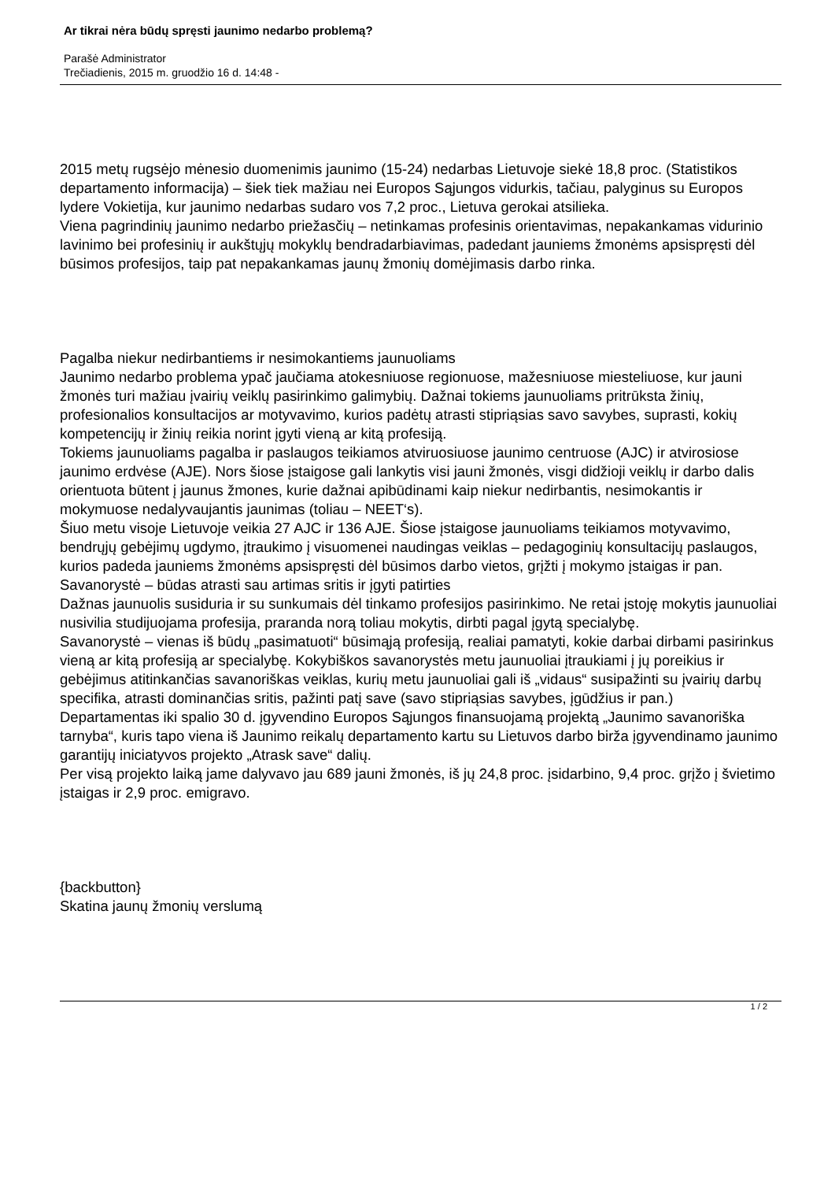Ar tikrai nėra būdų spręsti jaunimo nedarbo problemą?
Parašė Administrator
Trečiadienis, 2015 m. gruodžio 16 d. 14:48 -
2015 metų rugsėjo mėnesio duomenimis jaunimo (15-24) nedarbas Lietuvoje siekė 18,8 proc. (Statistikos departamento informacija) – šiek tiek mažiau nei Europos Sąjungos vidurkis, tačiau, palyginus su Europos lydere Vokietija, kur jaunimo nedarbas sudaro vos 7,2 proc., Lietuva gerokai atsilieka.
Viena pagrindinių jaunimo nedarbo priežasčių – netinkamas profesinis orientavimas, nepakankamas vidurinio lavinimo bei profesinių ir aukštųjų mokyklų bendradarbiavimas, padedant jauniems žmonėms apsispręsti dėl būsimos profesijos, taip pat nepakankamas jaunų žmonių domėjimasis darbo rinka.
Pagalba niekur nedirbantiems ir nesimokantiems jaunuoliams
Jaunimo nedarbo problema ypač jaučiama atokesniuose regionuose, mažesniuose miesteliuose, kur jauni žmonės turi mažiau įvairių veiklų pasirinkimo galimybių. Dažnai tokiems jaunuoliams pritrūksta žinių, profesionalios konsultacijos ar motyvavimo, kurios padėtų atrasti stipriąsias savo savybes, suprasti, kokių kompetencijų ir žinių reikia norint įgyti vieną ar kitą profesiją.
Tokiems jaunuoliams pagalba ir paslaugos teikiamos atviruosiuose jaunimo centruose (AJC) ir atvirosiose jaunimo erdvėse (AJE). Nors šiose įstaigose gali lankytis visi jauni žmonės, visgi didžioji veiklų ir darbo dalis orientuota būtent į jaunus žmones, kurie dažnai apibūdinami kaip niekur nedirbantis, nesimokantis ir mokymuose nedalyvaujantis jaunimas (toliau – NEET‘s).
Šiuo metu visoje Lietuvoje veikia 27 AJC ir 136 AJE. Šiose įstaigose jaunuoliams teikiamos motyvavimo, bendrųjų gebėjimų ugdymo, įtraukimo į visuomenei naudingas veiklas – pedagoginių konsultacijų paslaugos, kurios padeda jauniems žmonėms apsispręsti dėl būsimos darbo vietos, grįžti į mokymo įstaigas ir pan.
Savanorystė – būdas atrasti sau artimas sritis ir įgyti patirties
Dažnas jaunuolis susiduria ir su sunkumais dėl tinkamo profesijos pasirinkimo. Ne retai įstoję mokytis jaunuoliai nusivilia studijuojama profesija, praranda norą toliau mokytis, dirbti pagal įgytą specialybę.
Savanorystė – vienas iš būdų „pasimatuoti“ būsimąją profesiją, realiai pamatyti, kokie darbai dirbami pasirinkus vieną ar kitą profesiją ar specialybę. Kokybiškos savanorystės metu jaunuoliai įtraukiami į jų poreikius ir gebėjimus atitinkančias savanoriškas veiklas, kurių metu jaunuoliai gali iš „vidaus“ susipažinti su įvairių darbų specifika, atrasti dominančias sritis, pažinti patį save (savo stipriąsias savybes, įgūdžius ir pan.)
Departamentas iki spalio 30 d. įgyvendino Europos Sąjungos finansuojamą projektą „Jaunimo savanoriška tarnyba“, kuris tapo viena iš Jaunimo reikalų departamento kartu su Lietuvos darbo birža įgyvendinamo jaunimo garantijų iniciatyvos projekto „Atrask save“ dalių.
Per visą projekto laiką jame dalyvavo jau 689 jauni žmonės, iš jų 24,8 proc. įsidarbino, 9,4 proc. grįžo į švietimo įstaigas ir 2,9 proc. emigravo.
{backbutton}
Skatina jaunų žmonių verslumą
1 / 2